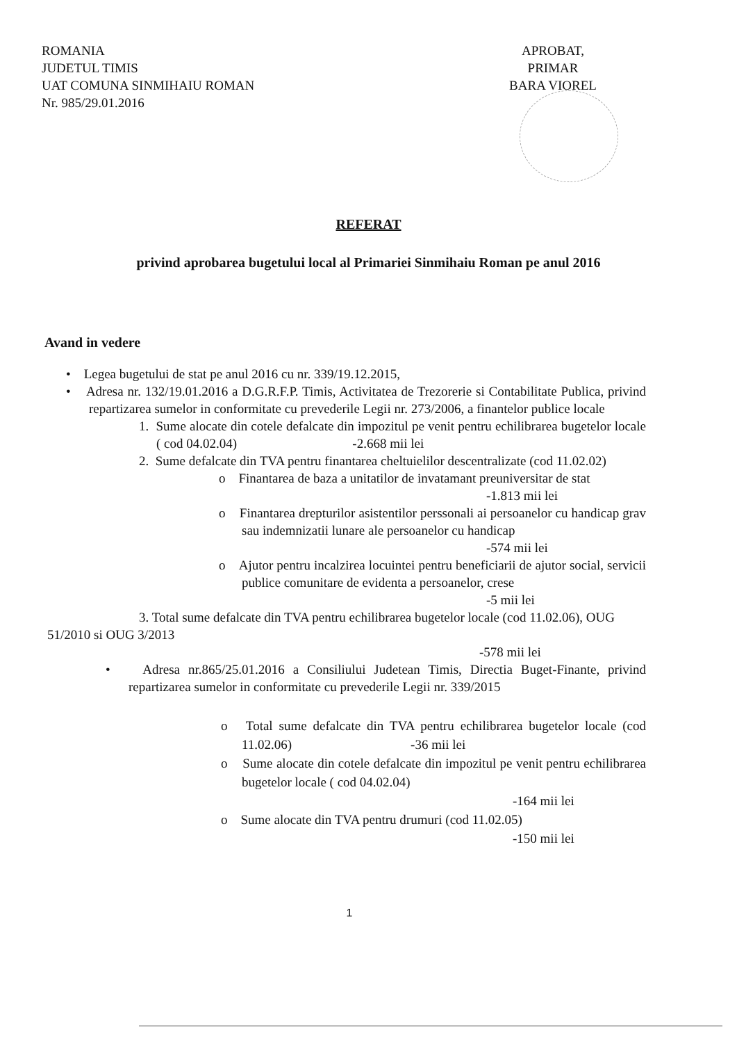ROMANIA
JUDETUL TIMIS
UAT COMUNA SINMIHAIU ROMAN
Nr. 985/29.01.2016
APROBAT,
PRIMAR
BARA VIOREL
REFERAT
privind aprobarea bugetului local al Primariei Sinmihaiu Roman pe anul 2016
Avand in vedere
• Legea bugetului de stat pe anul 2016 cu nr. 339/19.12.2015,
• Adresa nr. 132/19.01.2016 a D.G.R.F.P. Timis, Activitatea de Trezorerie si Contabilitate Publica, privind repartizarea sumelor in conformitate cu prevederile Legii nr. 273/2006, a finantelor publice locale
1. Sume alocate din cotele defalcate din impozitul pe venit pentru echilibrarea bugetelor locale ( cod 04.02.04) -2.668 mii lei
2. Sume defalcate din TVA pentru finantarea cheltuielilor descentralizate (cod 11.02.02)
o Finantarea de baza a unitatilor de invatamant preuniversitar de stat
-1.813 mii lei
o Finantarea drepturilor asistentilor perssonali ai persoanelor cu handicap grav sau indemnizatii lunare ale persoanelor cu handicap
-574 mii lei
o Ajutor pentru incalzirea locuintei pentru beneficiarii de ajutor social, servicii publice comunitare de evidenta a persoanelor, crese
-5 mii lei
3. Total sume defalcate din TVA pentru echilibrarea bugetelor locale (cod 11.02.06), OUG 51/2010 si OUG 3/2013
-578 mii lei
• Adresa nr.865/25.01.2016 a Consiliului Judetean Timis, Directia Buget-Finante, privind repartizarea sumelor in conformitate cu prevederile Legii nr. 339/2015
o Total sume defalcate din TVA pentru echilibrarea bugetelor locale (cod 11.02.06) -36 mii lei
o Sume alocate din cotele defalcate din impozitul pe venit pentru echilibrarea bugetelor locale ( cod 04.02.04)
-164 mii lei
o Sume alocate din TVA pentru drumuri (cod 11.02.05)
-150 mii lei
1